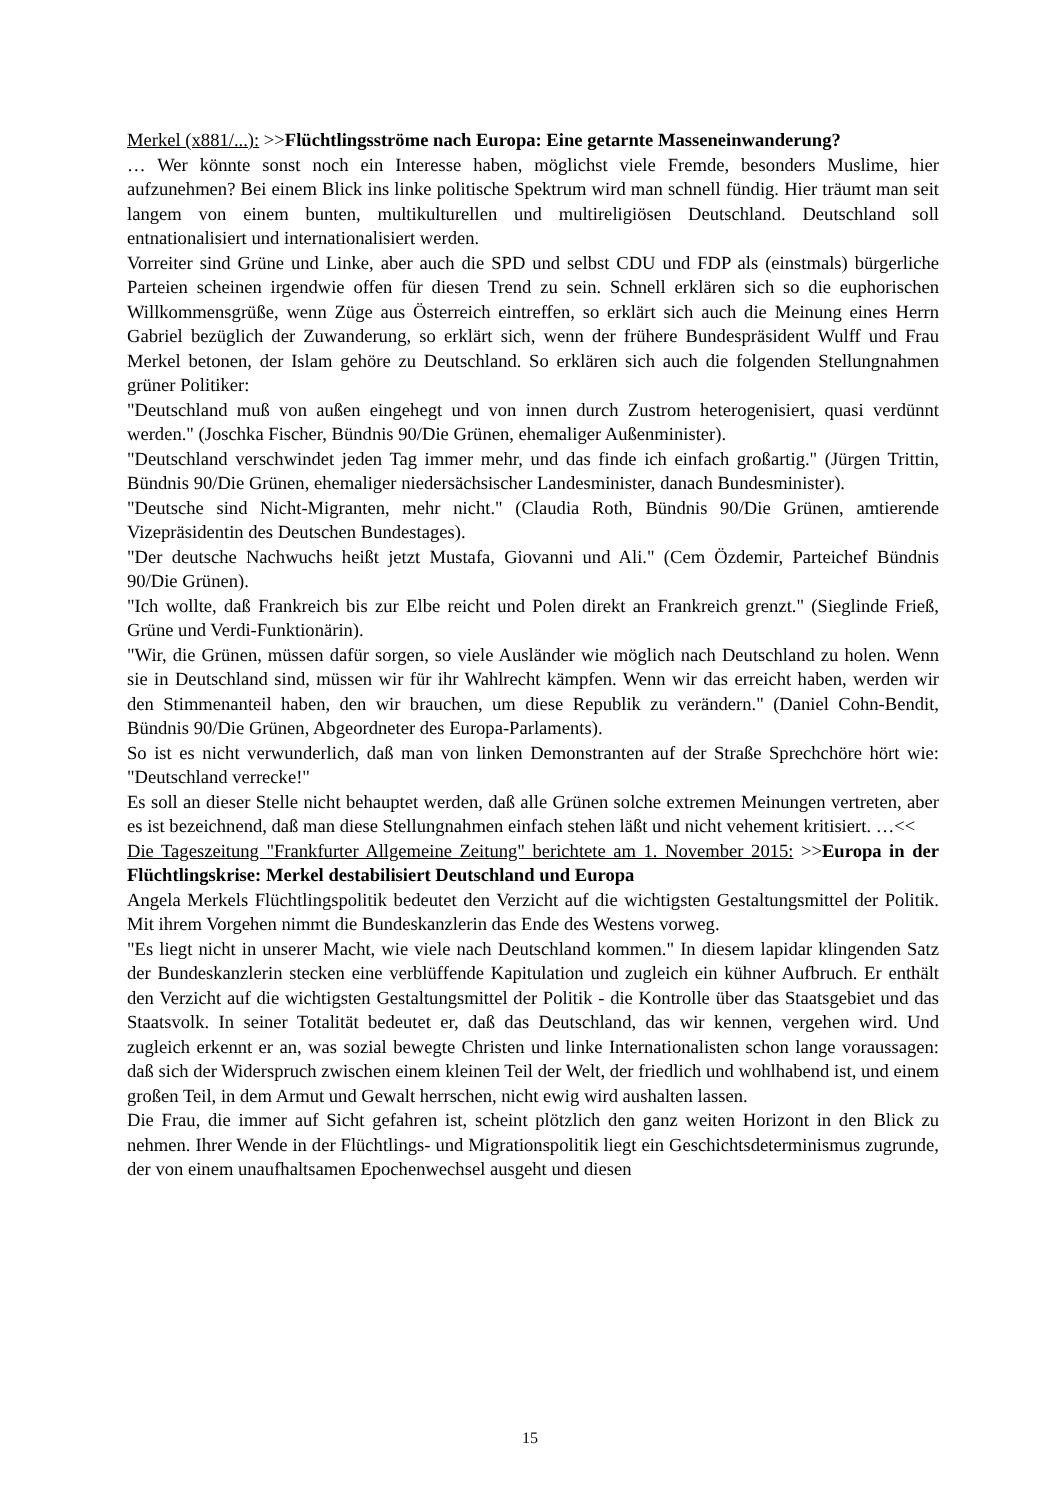Merkel (x881/...): >>Flüchtlingsströme nach Europa: Eine getarnte Masseneinwanderung?
… Wer könnte sonst noch ein Interesse haben, möglichst viele Fremde, besonders Muslime, hier aufzunehmen? Bei einem Blick ins linke politische Spektrum wird man schnell fündig. Hier träumt man seit langem von einem bunten, multikulturellen und multireligiösen Deutschland. Deutschland soll entnationalisiert und internationalisiert werden.
Vorreiter sind Grüne und Linke, aber auch die SPD und selbst CDU und FDP als (einstmals) bürgerliche Parteien scheinen irgendwie offen für diesen Trend zu sein. Schnell erklären sich so die euphorischen Willkommensgrüße, wenn Züge aus Österreich eintreffen, so erklärt sich auch die Meinung eines Herrn Gabriel bezüglich der Zuwanderung, so erklärt sich, wenn der frühere Bundespräsident Wulff und Frau Merkel betonen, der Islam gehöre zu Deutschland. So erklären sich auch die folgenden Stellungnahmen grüner Politiker:
"Deutschland muß von außen eingehegt und von innen durch Zustrom heterogenisiert, quasi verdünnt werden." (Joschka Fischer, Bündnis 90/Die Grünen, ehemaliger Außenminister).
"Deutschland verschwindet jeden Tag immer mehr, und das finde ich einfach großartig." (Jürgen Trittin, Bündnis 90/Die Grünen, ehemaliger niedersächsischer Landesminister, danach Bundesminister).
"Deutsche sind Nicht-Migranten, mehr nicht." (Claudia Roth, Bündnis 90/Die Grünen, amtierende Vizepräsidentin des Deutschen Bundestages).
"Der deutsche Nachwuchs heißt jetzt Mustafa, Giovanni und Ali." (Cem Özdemir, Parteichef Bündnis 90/Die Grünen).
"Ich wollte, daß Frankreich bis zur Elbe reicht und Polen direkt an Frankreich grenzt." (Sieglinde Frieß, Grüne und Verdi-Funktionärin).
"Wir, die Grünen, müssen dafür sorgen, so viele Ausländer wie möglich nach Deutschland zu holen. Wenn sie in Deutschland sind, müssen wir für ihr Wahlrecht kämpfen. Wenn wir das erreicht haben, werden wir den Stimmenanteil haben, den wir brauchen, um diese Republik zu verändern." (Daniel Cohn-Bendit, Bündnis 90/Die Grünen, Abgeordneter des Europa-Parlaments).
So ist es nicht verwunderlich, daß man von linken Demonstranten auf der Straße Sprechchöre hört wie: "Deutschland verrecke!"
Es soll an dieser Stelle nicht behauptet werden, daß alle Grünen solche extremen Meinungen vertreten, aber es ist bezeichnend, daß man diese Stellungnahmen einfach stehen läßt und nicht vehement kritisiert. …<<
Die Tageszeitung "Frankfurter Allgemeine Zeitung" berichtete am 1. November 2015: >>Europa in der Flüchtlingskrise: Merkel destabilisiert Deutschland und Europa
Angela Merkels Flüchtlingspolitik bedeutet den Verzicht auf die wichtigsten Gestaltungsmittel der Politik. Mit ihrem Vorgehen nimmt die Bundeskanzlerin das Ende des Westens vorweg.
"Es liegt nicht in unserer Macht, wie viele nach Deutschland kommen." In diesem lapidar klingenden Satz der Bundeskanzlerin stecken eine verblüffende Kapitulation und zugleich ein kühner Aufbruch. Er enthält den Verzicht auf die wichtigsten Gestaltungsmittel der Politik - die Kontrolle über das Staatsgebiet und das Staatsvolk. In seiner Totalität bedeutet er, daß das Deutschland, das wir kennen, vergehen wird. Und zugleich erkennt er an, was sozial bewegte Christen und linke Internationalisten schon lange voraussagen: daß sich der Widerspruch zwischen einem kleinen Teil der Welt, der friedlich und wohlhabend ist, und einem großen Teil, in dem Armut und Gewalt herrschen, nicht ewig wird aushalten lassen.
Die Frau, die immer auf Sicht gefahren ist, scheint plötzlich den ganz weiten Horizont in den Blick zu nehmen. Ihrer Wende in der Flüchtlings- und Migrationspolitik liegt ein Geschichtsdeterminismus zugrunde, der von einem unaufhaltsamen Epochenwechsel ausgeht und diesen
15